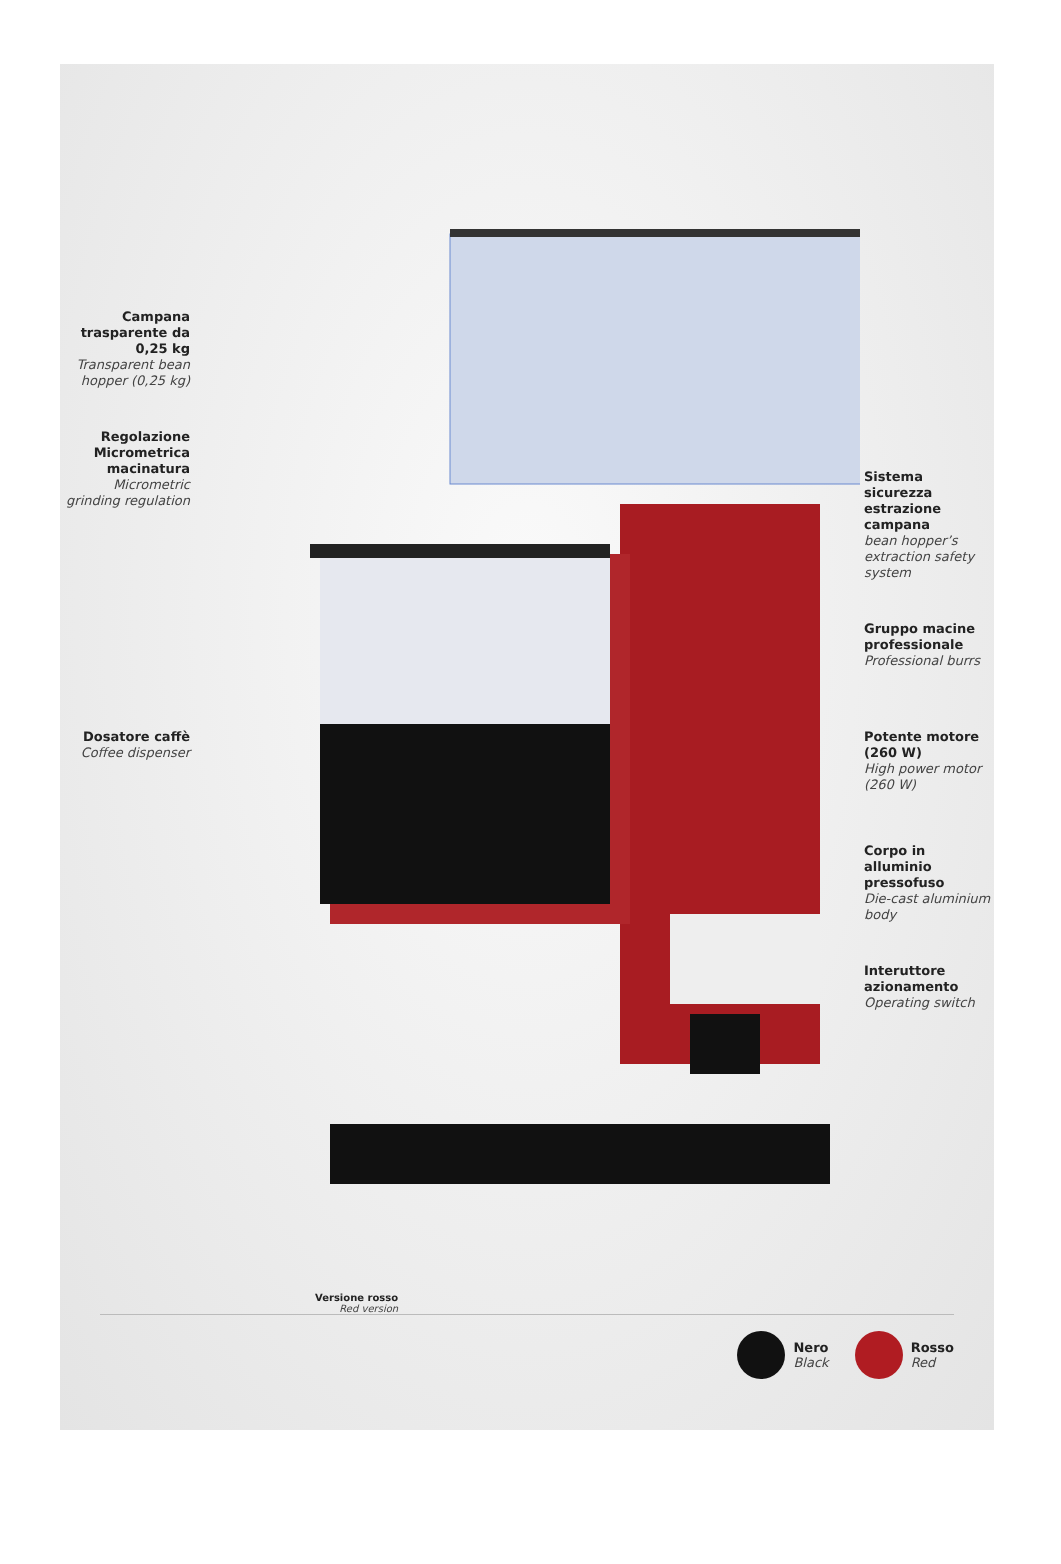Campana trasparente da 0,25 kg
Transparent bean hopper (0,25 kg)
Regolazione Micrometrica macinatura
Micrometric grinding regulation
Dosatore caffè
Coffee dispenser
Versione rosso
Red version
Sistema sicurezza estrazione campana
bean hopper’s extraction safety system
Gruppo macine professionale
Professional burrs
Potente motore (260 W)
High power motor (260 W)
Corpo in alluminio pressofuso
Die-cast aluminium body
Interuttore azionamento
Operating switch
Nero
Black
Rosso
Red